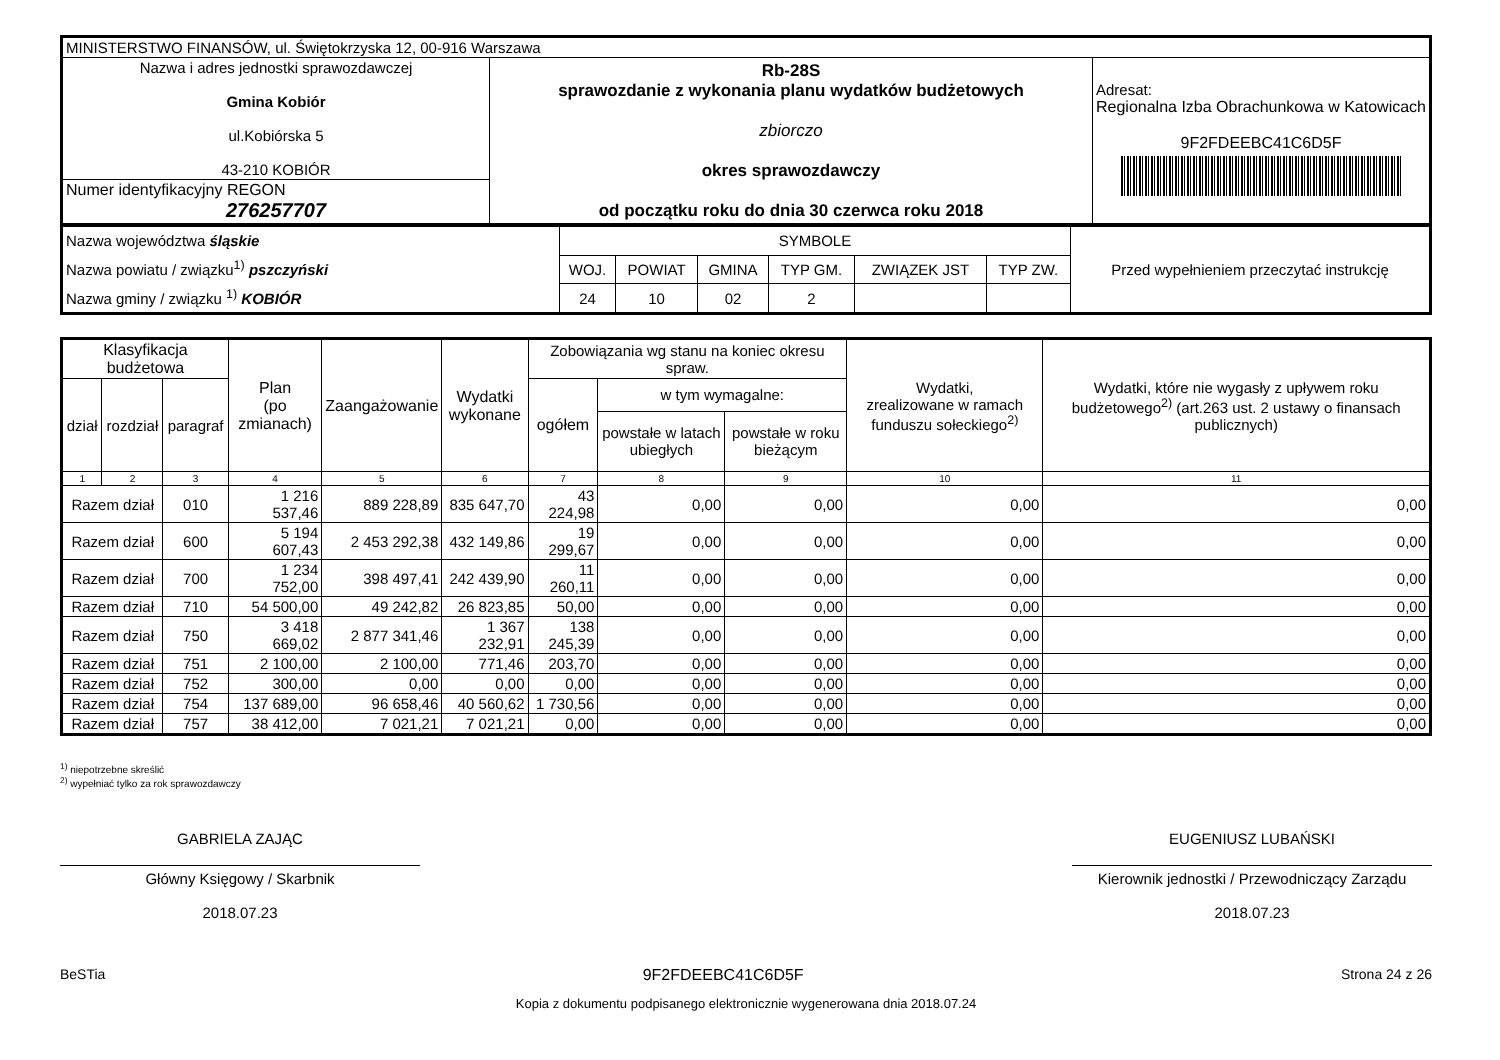| MINISTERSTWO FINANSÓW, ul. Świętokrzyska 12, 00-916 Warszawa | | |
| Nazwa i adres jednostki sprawozdawczej Gmina Kobiór ul.Kobiórska 5 43-210 KOBIÓR | Rb-28S sprawozdanie z wykonania planu wydatków budżetowych zbiorczo okres sprawozdawczy od początku roku do dnia 30 czerwca roku 2018 | Adresat: Regionalna Izba Obrachunkowa w Katowicach 9F2FDEEBC41C6D5F |
| Numer identyfikacyjny REGON 276257707 | | |
| Nazwa województwa śląskie Nazwa powiatu / związku<sup>1)</sup> pszczyński Nazwa gminy / związku <sup>1)</sup> KOBIÓR | SYMBOLE | | | | | | Przed wypełnieniem przeczytać instrukcję |
| | WOJ. | POWIAT | GMINA | TYP GM. | ZWIĄZEK JST | TYP ZW. | |
| | 24 | 10 | 02 | 2 | | | |
| Klasyfikacja budżetowa | | | Plan (po zmianach) | Zaangażowanie | Wydatki wykonane | Zobowiązania wg stanu na koniec okresu spraw. | | | Wydatki, zrealizowane w ramach funduszu sołeckiego<sup>2)</sup> | Wydatki, które nie wygasły z upływem roku budżetowego<sup>2)</sup> (art.263 ust. 2 ustawy o finansach publicznych) |
| --- | --- | --- | --- | --- | --- | --- | --- | --- | --- | --- |
| dział | rozdział | paragraf | | | | ogółem | w tym wymagalne: | | | |
| | | | | | | | powstałe w latach ubiegłych | powstałe w roku bieżącym | | |
| 1 | 2 | 3 | 4 | 5 | 6 | 7 | 8 | 9 | 10 | 11 |
| Razem dział | | 010 | 1 216 537,46 | 889 228,89 | 835 647,70 | 43 224,98 | 0,00 | 0,00 | 0,00 | 0,00 |
| Razem dział | | 600 | 5 194 607,43 | 2 453 292,38 | 432 149,86 | 19 299,67 | 0,00 | 0,00 | 0,00 | 0,00 |
| Razem dział | | 700 | 1 234 752,00 | 398 497,41 | 242 439,90 | 11 260,11 | 0,00 | 0,00 | 0,00 | 0,00 |
| Razem dział | | 710 | 54 500,00 | 49 242,82 | 26 823,85 | 50,00 | 0,00 | 0,00 | 0,00 | 0,00 |
| Razem dział | | 750 | 3 418 669,02 | 2 877 341,46 | 1 367 232,91 | 138 245,39 | 0,00 | 0,00 | 0,00 | 0,00 |
| Razem dział | | 751 | 2 100,00 | 2 100,00 | 771,46 | 203,70 | 0,00 | 0,00 | 0,00 | 0,00 |
| Razem dział | | 752 | 300,00 | 0,00 | 0,00 | 0,00 | 0,00 | 0,00 | 0,00 | 0,00 |
| Razem dział | | 754 | 137 689,00 | 96 658,46 | 40 560,62 | 1 730,56 | 0,00 | 0,00 | 0,00 | 0,00 |
| Razem dział | | 757 | 38 412,00 | 7 021,21 | 7 021,21 | 0,00 | 0,00 | 0,00 | 0,00 | 0,00 |
<sup>1)</sup> niepotrzebne skreślić
<sup>2)</sup> wypełniać tylko za rok sprawozdawczy
GABRIELA ZAJĄC
Główny Księgowy / Skarbnik
2018.07.23
EUGENIUSZ LUBAŃSKI
Kierownik jednostki / Przewodniczący Zarządu
2018.07.23
BeSTia 9F2FDEEBC41C6D5F Strona 24 z 26
Kopia z dokumentu podpisanego elektronicznie wygenerowana dnia 2018.07.24